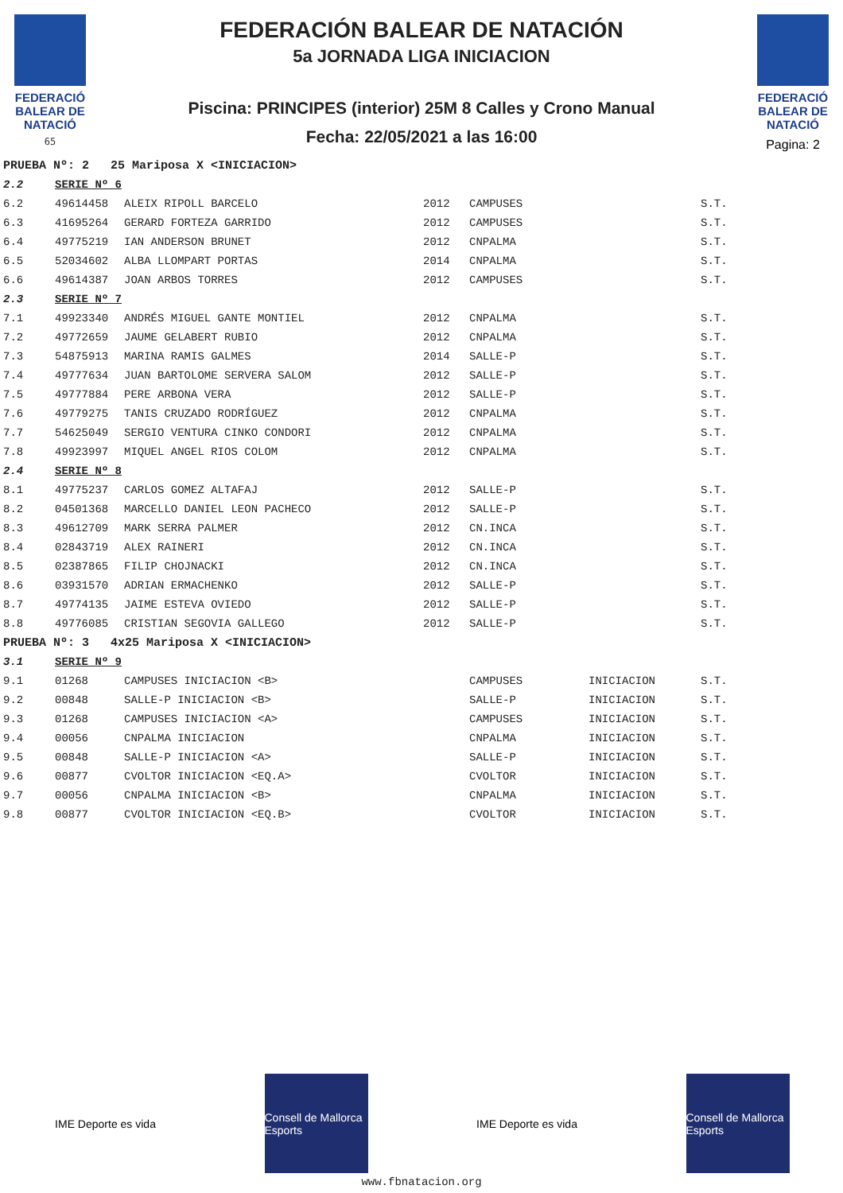FEDERACIÓ BALEAR DE NATACIÓ
65
FEDERACIÓN BALEAR DE NATACIÓN
5a JORNADA LIGA INICIACION
Piscina: PRINCIPES (interior) 25M 8 Calles y Crono Manual
Fecha: 22/05/2021 a las 16:00
FEDERACIÓ BALEAR DE NATACIÓ
Pagina: 2
| PRUEBA Nº: 2 25 Mariposa X <INICIACION> | | | | | | |
| 2.2 | SERIE Nº 6 | | | | | |
| 6.2 | 49614458 | ALEIX RIPOLL BARCELO | 2012 | CAMPUSES | | S.T. |
| 6.3 | 41695264 | GERARD FORTEZA GARRIDO | 2012 | CAMPUSES | | S.T. |
| 6.4 | 49775219 | IAN ANDERSON BRUNET | 2012 | CNPALMA | | S.T. |
| 6.5 | 52034602 | ALBA LLOMPART PORTAS | 2014 | CNPALMA | | S.T. |
| 6.6 | 49614387 | JOAN ARBOS TORRES | 2012 | CAMPUSES | | S.T. |
| 2.3 | SERIE Nº 7 | | | | | |
| 7.1 | 49923340 | ANDRÉS MIGUEL GANTE MONTIEL | 2012 | CNPALMA | | S.T. |
| 7.2 | 49772659 | JAUME GELABERT RUBIO | 2012 | CNPALMA | | S.T. |
| 7.3 | 54875913 | MARINA RAMIS GALMES | 2014 | SALLE-P | | S.T. |
| 7.4 | 49777634 | JUAN BARTOLOME SERVERA SALOM | 2012 | SALLE-P | | S.T. |
| 7.5 | 49777884 | PERE ARBONA VERA | 2012 | SALLE-P | | S.T. |
| 7.6 | 49779275 | TANIS CRUZADO RODRÍGUEZ | 2012 | CNPALMA | | S.T. |
| 7.7 | 54625049 | SERGIO VENTURA CINKO CONDORI | 2012 | CNPALMA | | S.T. |
| 7.8 | 49923997 | MIQUEL ANGEL RIOS COLOM | 2012 | CNPALMA | | S.T. |
| 2.4 | SERIE Nº 8 | | | | | |
| 8.1 | 49775237 | CARLOS GOMEZ ALTAFAJ | 2012 | SALLE-P | | S.T. |
| 8.2 | 04501368 | MARCELLO DANIEL LEON PACHECO | 2012 | SALLE-P | | S.T. |
| 8.3 | 49612709 | MARK SERRA PALMER | 2012 | CN.INCA | | S.T. |
| 8.4 | 02843719 | ALEX RAINERI | 2012 | CN.INCA | | S.T. |
| 8.5 | 02387865 | FILIP CHOJNACKI | 2012 | CN.INCA | | S.T. |
| 8.6 | 03931570 | ADRIAN ERMACHENKO | 2012 | SALLE-P | | S.T. |
| 8.7 | 49774135 | JAIME ESTEVA OVIEDO | 2012 | SALLE-P | | S.T. |
| 8.8 | 49776085 | CRISTIAN SEGOVIA GALLEGO | 2012 | SALLE-P | | S.T. |
| PRUEBA Nº: 3 4x25 Mariposa X <INICIACION> | | | | | | |
| 3.1 | SERIE Nº 9 | | | | | |
| 9.1 | 01268 | CAMPUSES INICIACION <B> | | CAMPUSES | INICIACION | S.T. |
| 9.2 | 00848 | SALLE-P INICIACION <B> | | SALLE-P | INICIACION | S.T. |
| 9.3 | 01268 | CAMPUSES INICIACION <A> | | CAMPUSES | INICIACION | S.T. |
| 9.4 | 00056 | CNPALMA INICIACION | | CNPALMA | INICIACION | S.T. |
| 9.5 | 00848 | SALLE-P INICIACION <A> | | SALLE-P | INICIACION | S.T. |
| 9.6 | 00877 | CVOLTOR INICIACION <EQ.A> | | CVOLTOR | INICIACION | S.T. |
| 9.7 | 00056 | CNPALMA INICIACION <B> | | CNPALMA | INICIACION | S.T. |
| 9.8 | 00877 | CVOLTOR INICIACION <EQ.B> | | CVOLTOR | INICIACION | S.T. |
IME Deporte es vida
Consell de Mallorca Esports
IME Deporte es vida
Consell de Mallorca Esports
www.fbnatacion.org